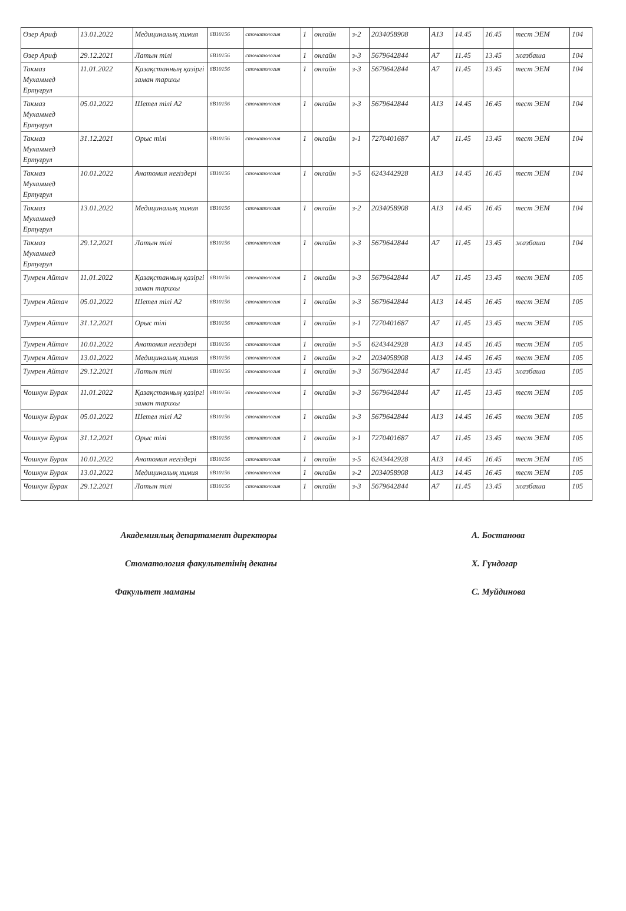| Өзер Ариф | 13.01.2022 | Медициналық химия | 6B10156 | стоматология | 1 | онлайн | з-2 | 2034058908 | A13 | 14.45 | 16.45 | тест ЭЕМ | 104 |
| Өзер Ариф | 29.12.2021 | Латын тілі | 6B10156 | стоматология | 1 | онлайн | з-3 | 5679642844 | A7 | 11.45 | 13.45 | жазбаша | 104 |
| Такмаз Мухаммед Ертуғрул | 11.01.2022 | Қазақстанның қазіргі заман тарихы | 6B10156 | стоматология | 1 | онлайн | з-3 | 5679642844 | A7 | 11.45 | 13.45 | тест ЭЕМ | 104 |
| Такмаз Мухаммед Ертуғрул | 05.01.2022 | Шетел тілі А2 | 6B10156 | стоматология | 1 | онлайн | з-3 | 5679642844 | A13 | 14.45 | 16.45 | тест ЭЕМ | 104 |
| Такмаз Мухаммед Ертуғрул | 31.12.2021 | Орыс тілі | 6B10156 | стоматология | 1 | онлайн | з-1 | 7270401687 | A7 | 11.45 | 13.45 | тест ЭЕМ | 104 |
| Такмаз Мухаммед Ертуғрул | 10.01.2022 | Анатомия негіздері | 6B10156 | стоматология | 1 | онлайн | з-5 | 6243442928 | A13 | 14.45 | 16.45 | тест ЭЕМ | 104 |
| Такмаз Мухаммед Ертуғрул | 13.01.2022 | Медициналық химия | 6B10156 | стоматология | 1 | онлайн | з-2 | 2034058908 | A13 | 14.45 | 16.45 | тест ЭЕМ | 104 |
| Такмаз Мухаммед Ертуғрул | 29.12.2021 | Латын тілі | 6B10156 | стоматология | 1 | онлайн | з-3 | 5679642844 | A7 | 11.45 | 13.45 | жазбаша | 104 |
| Тумрен Айтач | 11.01.2022 | Қазақстанның қазіргі заман тарихы | 6B10156 | стоматология | 1 | онлайн | з-3 | 5679642844 | A7 | 11.45 | 13.45 | тест ЭЕМ | 105 |
| Тумрен Айтач | 05.01.2022 | Шетел тілі А2 | 6B10156 | стоматология | 1 | онлайн | з-3 | 5679642844 | A13 | 14.45 | 16.45 | тест ЭЕМ | 105 |
| Тумрен Айтач | 31.12.2021 | Орыс тілі | 6B10156 | стоматология | 1 | онлайн | з-1 | 7270401687 | A7 | 11.45 | 13.45 | тест ЭЕМ | 105 |
| Тумрен Айтач | 10.01.2022 | Анатомия негіздері | 6B10156 | стоматология | 1 | онлайн | з-5 | 6243442928 | A13 | 14.45 | 16.45 | тест ЭЕМ | 105 |
| Тумрен Айтач | 13.01.2022 | Медициналық химия | 6B10156 | стоматология | 1 | онлайн | з-2 | 2034058908 | A13 | 14.45 | 16.45 | тест ЭЕМ | 105 |
| Тумрен Айтач | 29.12.2021 | Латын тілі | 6B10156 | стоматология | 1 | онлайн | з-3 | 5679642844 | A7 | 11.45 | 13.45 | жазбаша | 105 |
| Чошкун Бурак | 11.01.2022 | Қазақстанның қазіргі заман тарихы | 6B10156 | стоматология | 1 | онлайн | з-3 | 5679642844 | A7 | 11.45 | 13.45 | тест ЭЕМ | 105 |
| Чошкун Бурак | 05.01.2022 | Шетел тілі А2 | 6B10156 | стоматология | 1 | онлайн | з-3 | 5679642844 | A13 | 14.45 | 16.45 | тест ЭЕМ | 105 |
| Чошкун Бурак | 31.12.2021 | Орыс тілі | 6B10156 | стоматология | 1 | онлайн | з-1 | 7270401687 | A7 | 11.45 | 13.45 | тест ЭЕМ | 105 |
| Чошкун Бурак | 10.01.2022 | Анатомия негіздері | 6B10156 | стоматология | 1 | онлайн | з-5 | 6243442928 | A13 | 14.45 | 16.45 | тест ЭЕМ | 105 |
| Чошкун Бурак | 13.01.2022 | Медициналық химия | 6B10156 | стоматология | 1 | онлайн | з-2 | 2034058908 | A13 | 14.45 | 16.45 | тест ЭЕМ | 105 |
| Чошкун Бурак | 29.12.2021 | Латын тілі | 6B10156 | стоматология | 1 | онлайн | з-3 | 5679642844 | A7 | 11.45 | 13.45 | жазбаша | 105 |
Академиялық департамент директоры А. Бостанова
Стоматология факультетінің деканы Х. Гүндоғар
Факультет маманы С. Муйдинова